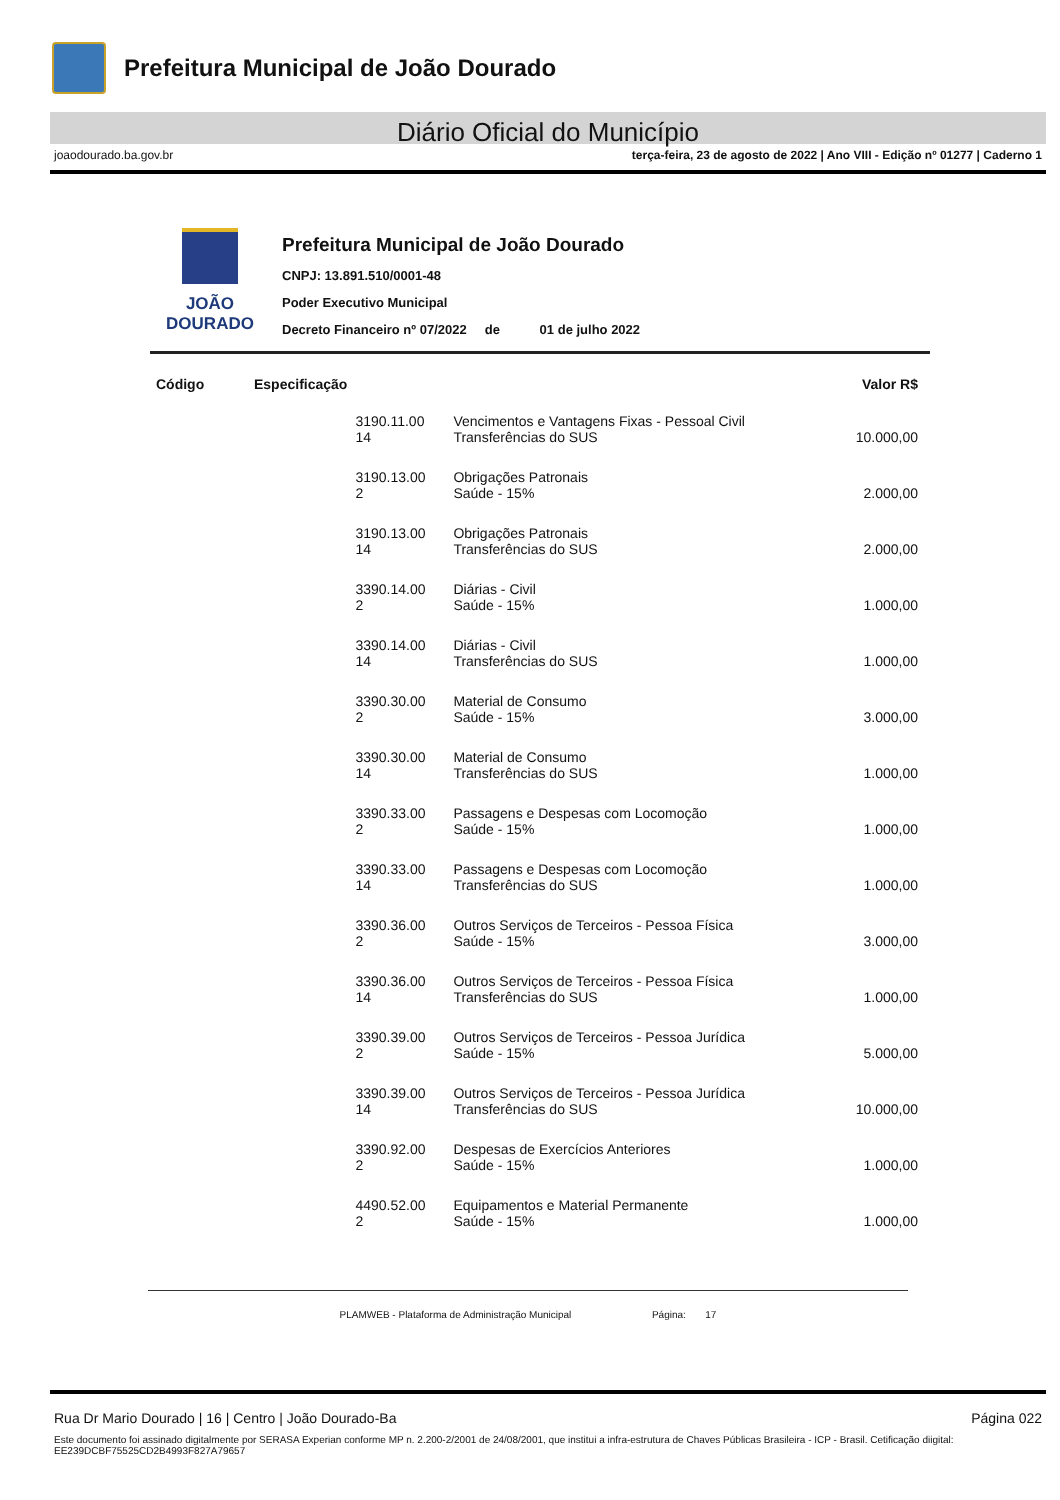Prefeitura Municipal de João Dourado
Diário Oficial do Município
joaodourado.ba.gov.br terça-feira, 23 de agosto de 2022 | Ano VIII - Edição nº 01277 | Caderno 1
JOÃO
DOURADO
Prefeitura Municipal de João Dourado
CNPJ: 13.891.510/0001-48
Poder Executivo Municipal
Decreto Financeiro nº 07/2022 de 01 de julho 2022
| Código | Especificação | | | Valor R$ |
| --- | --- | --- | --- | --- |
| | | 3190.11.00 14 | Vencimentos e Vantagens Fixas - Pessoal Civil Transferências do SUS | 10.000,00 |
| | | 3190.13.00 2 | Obrigações Patronais Saúde - 15% | 2.000,00 |
| | | 3190.13.00 14 | Obrigações Patronais Transferências do SUS | 2.000,00 |
| | | 3390.14.00 2 | Diárias - Civil Saúde - 15% | 1.000,00 |
| | | 3390.14.00 14 | Diárias - Civil Transferências do SUS | 1.000,00 |
| | | 3390.30.00 2 | Material de Consumo Saúde - 15% | 3.000,00 |
| | | 3390.30.00 14 | Material de Consumo Transferências do SUS | 1.000,00 |
| | | 3390.33.00 2 | Passagens e Despesas com Locomoção Saúde - 15% | 1.000,00 |
| | | 3390.33.00 14 | Passagens e Despesas com Locomoção Transferências do SUS | 1.000,00 |
| | | 3390.36.00 2 | Outros Serviços de Terceiros - Pessoa Física Saúde - 15% | 3.000,00 |
| | | 3390.36.00 14 | Outros Serviços de Terceiros - Pessoa Física Transferências do SUS | 1.000,00 |
| | | 3390.39.00 2 | Outros Serviços de Terceiros - Pessoa Jurídica Saúde - 15% | 5.000,00 |
| | | 3390.39.00 14 | Outros Serviços de Terceiros - Pessoa Jurídica Transferências do SUS | 10.000,00 |
| | | 3390.92.00 2 | Despesas de Exercícios Anteriores Saúde - 15% | 1.000,00 |
| | | 4490.52.00 2 | Equipamentos e Material Permanente Saúde - 15% | 1.000,00 |
PLAMWEB - Plataforma de Administração Municipal Página: 17
Rua Dr Mario Dourado | 16 | Centro | João Dourado-Ba Página 022
Este documento foi assinado digitalmente por SERASA Experian conforme MP n. 2.200-2/2001 de 24/08/2001, que institui a infra-estrutura de Chaves Públicas Brasileira - ICP - Brasil. Cetificação diigital: EE239DCBF75525CD2B4993F827A79657